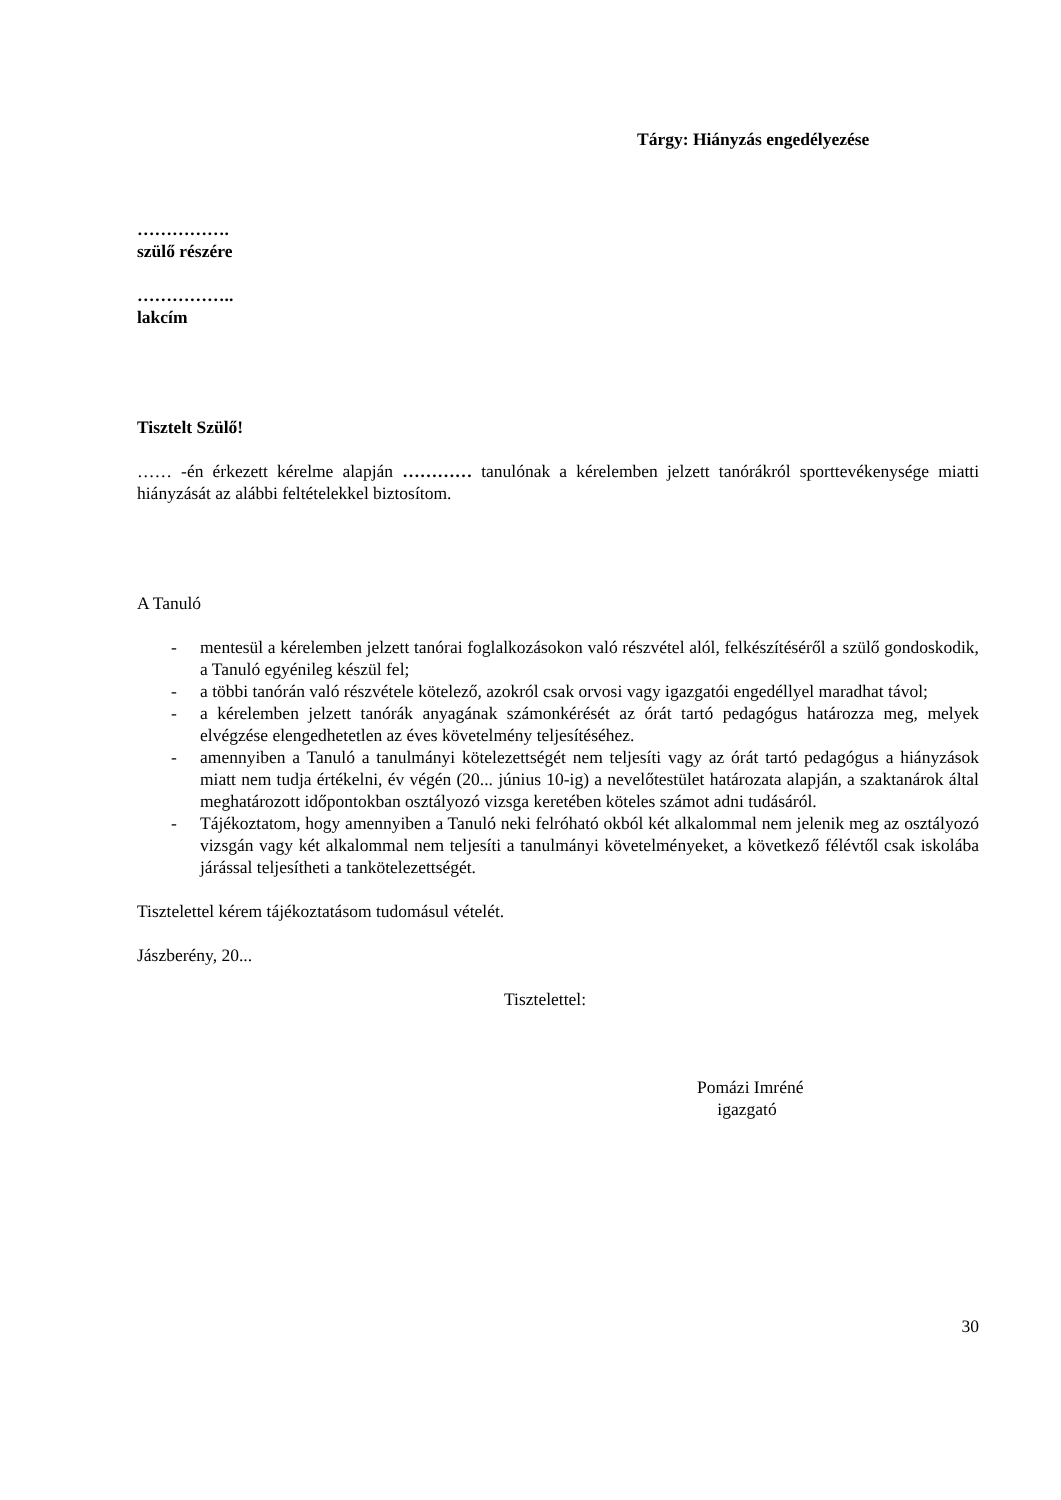Tárgy: Hiányzás engedélyezése
…………….
szülő részére
……………..
lakcím
Tisztelt Szülő!
…… -én érkezett kérelme alapján ………… tanulónak a kérelemben jelzett tanórákról sporttevékenysége miatti hiányzását az alábbi feltételekkel biztosítom.
A Tanuló
- mentesül a kérelemben jelzett tanórai foglalkozásokon való részvétel alól, felkészítéséről a szülő gondoskodik, a Tanuló egyénileg készül fel;
- a többi tanórán való részvétele kötelező, azokról csak orvosi vagy igazgatói engedéllyel maradhat távol;
- a kérelemben jelzett tanórák anyagának számonkérését az órát tartó pedagógus határozza meg, melyek elvégzése elengedhetetlen az éves követelmény teljesítéséhez.
- amennyiben a Tanuló a tanulmányi kötelezettségét nem teljesíti vagy az órát tartó pedagógus a hiányzások miatt nem tudja értékelni, év végén (20... június 10-ig) a nevelőtestület határozata alapján, a szaktanárok által meghatározott időpontokban osztályozó vizsga keretében köteles számot adni tudásáról.
- Tájékoztatom, hogy amennyiben a Tanuló neki felróható okból két alkalommal nem jelenik meg az osztályozó vizsgán vagy két alkalommal nem teljesíti a tanulmányi követelményeket, a következő félévtől csak iskolába járással teljesítheti a tankötelezettségét.
Tisztelettel kérem tájékoztatásom tudomásul vételét.
Jászberény, 20...
Tisztelettel:
Pomázi Imréné
igazgató
30